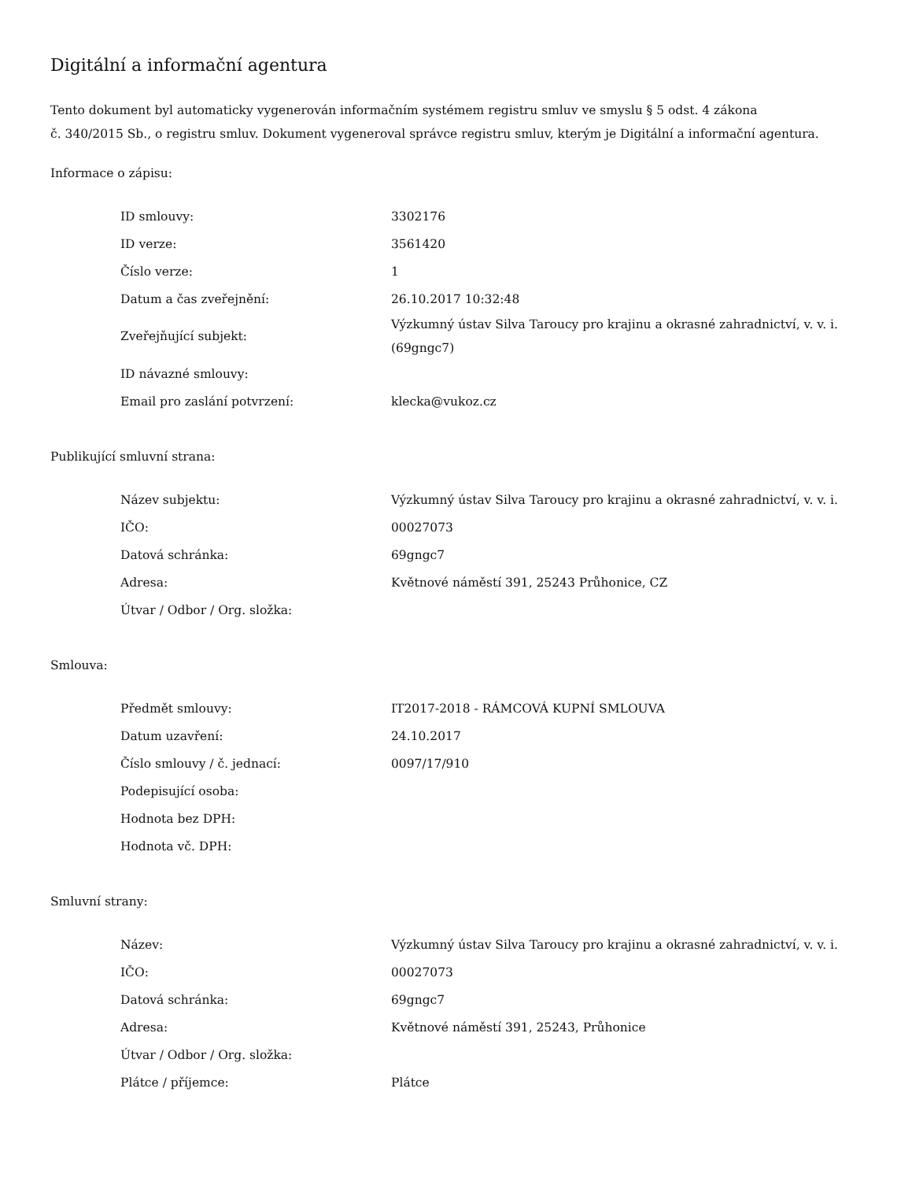Digitální a informační agentura
Tento dokument byl automaticky vygenerován informačním systémem registru smluv ve smyslu § 5 odst. 4 zákona
č. 340/2015 Sb., o registru smluv. Dokument vygeneroval správce registru smluv, kterým je Digitální a informační agentura.
Informace o zápisu:
| ID smlouvy: | 3302176 |
| ID verze: | 3561420 |
| Číslo verze: | 1 |
| Datum a čas zveřejnění: | 26.10.2017 10:32:48 |
| Zveřejňující subjekt: | Výzkumný ústav Silva Taroucy pro krajinu a okrasné zahradnictví, v. v. i. (69gngc7) |
| ID návazné smlouvy: | |
| Email pro zaslání potvrzení: | klecka@vukoz.cz |
Publikující smluvní strana:
| Název subjektu: | Výzkumný ústav Silva Taroucy pro krajinu a okrasné zahradnictví, v. v. i. |
| IČO: | 00027073 |
| Datová schránka: | 69gngc7 |
| Adresa: | Květnové náměstí 391, 25243 Průhonice, CZ |
| Útvar / Odbor / Org. složka: | |
Smlouva:
| Předmět smlouvy: | IT2017-2018 - RÁMCOVÁ KUPNÍ SMLOUVA |
| Datum uzavření: | 24.10.2017 |
| Číslo smlouvy / č. jednací: | 0097/17/910 |
| Podepisující osoba: | |
| Hodnota bez DPH: | |
| Hodnota vč. DPH: | |
Smluvní strany:
| Název: | Výzkumný ústav Silva Taroucy pro krajinu a okrasné zahradnictví, v. v. i. |
| IČO: | 00027073 |
| Datová schránka: | 69gngc7 |
| Adresa: | Květnové náměstí 391, 25243, Průhonice |
| Útvar / Odbor / Org. složka: | |
| Plátce / příjemce: | Plátce |